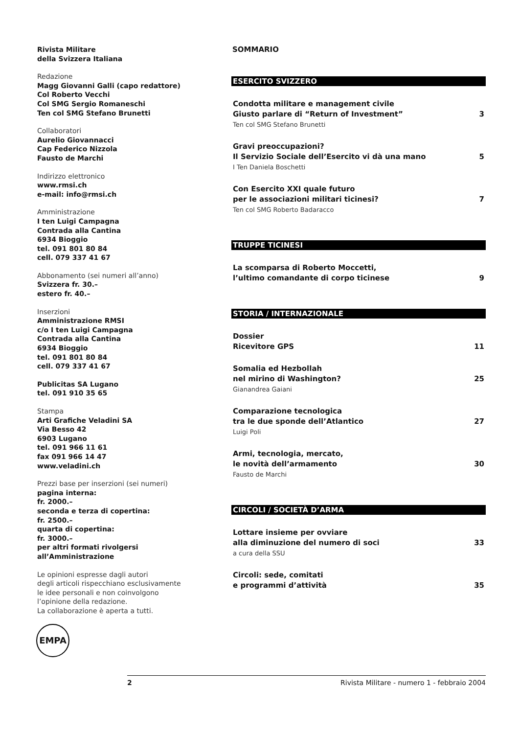Rivista Militare
della Svizzera Italiana
Redazione
Magg Giovanni Galli (capo redattore)
Col Roberto Vecchi
Col SMG Sergio Romaneschi
Ten col SMG Stefano Brunetti
Collaboratori
Aurelio Giovannacci
Cap Federico Nizzola
Fausto de Marchi
Indirizzo elettronico
www.rmsi.ch
e-mail: info@rmsi.ch
Amministrazione
I ten Luigi Campagna
Contrada alla Cantina
6934 Bioggio
tel. 091 801 80 84
cell. 079 337 41 67
Abbonamento (sei numeri all’anno)
Svizzera fr. 30.–
estero fr. 40.–
Inserzioni
Amministrazione RMSI
c/o I ten Luigi Campagna
Contrada alla Cantina
6934 Bioggio
tel. 091 801 80 84
cell. 079 337 41 67
Publicitas SA Lugano
tel. 091 910 35 65
Stampa
Arti Grafiche Veladini SA
Via Besso 42
6903 Lugano
tel. 091 966 11 61
fax 091 966 14 47
www.veladini.ch
Prezzi base per inserzioni (sei numeri)
pagina interna:
fr. 2000.–
seconda e terza di copertina:
fr. 2500.–
quarta di copertina:
fr. 3000.–
per altri formati rivolgersi
all’Amministrazione
Le opinioni espresse dagli autori
degli articoli rispecchiano esclusivamente
le idee personali e non coinvolgono
l’opinione della redazione.
La collaborazione è aperta a tutti.
SOMMARIO
ESERCITO SVIZZERO
Condotta militare e management civile
Giusto parlare di “Return of Investment” 3
Ten col SMG Stefano Brunetti
Gravi preoccupazioni?
Il Servizio Sociale dell’Esercito vi dà una mano 5
I Ten Daniela Boschetti
Con Esercito XXI quale futuro
per le associazioni militari ticinesi? 7
Ten col SMG Roberto Badaracco
TRUPPE TICINESI
La scomparsa di Roberto Moccetti,
l’ultimo comandante di corpo ticinese 9
STORIA / INTERNAZIONALE
Dossier
Ricevitore GPS 11
Somalia ed Hezbollah
nel mirino di Washington? 25
Gianandrea Gaiani
Comparazione tecnologica
tra le due sponde dell’Atlantico 27
Luigi Poli
Armi, tecnologia, mercato,
le novità dell’armamento 30
Fausto de Marchi
CIRCOLI / SOCIETÀ D’ARMA
Lottare insieme per ovviare
alla diminuzione del numero di soci 33
a cura della SSU
Circoli: sede, comitati
e programmi d’attività 35
EMPA
2 Rivista Militare - numero 1 - febbraio 2004